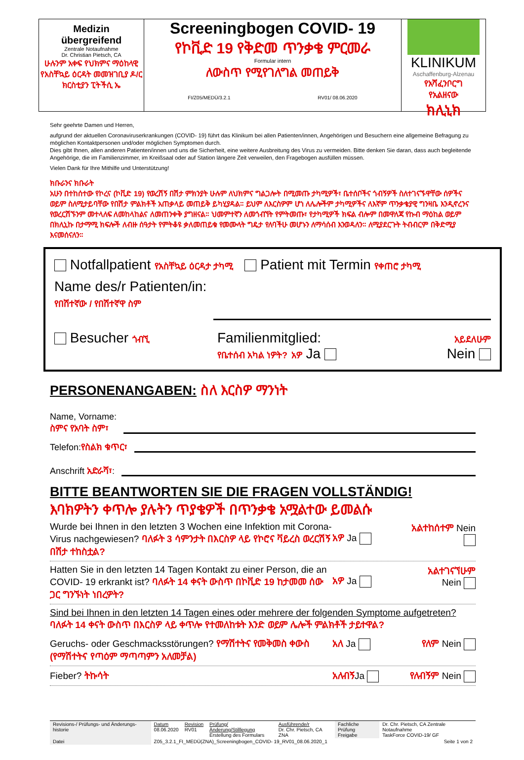Medizin
übergreifend
Zentrale Notaufnahme
Dr. Christian Pietsch, CA
ሁሉንም አቀፍ የህክምና ማዕከላዊ የአስቸኳይ ዕርዳት መመዝገቢያ ዶ/ር ክርስቲያን ፒትችሲ ኤ
Screeningbogen COVID- 19
የኮቪድ 19 የቅድመ ጥንቃቄ ምርመራ
Formular intern
ለውስጥ የሚየገለግል መጠይቅ
FI/Z05/MEDÜ/3.2.1 RV01/ 08.06.2020
KLINIKUM
Aschaffenburg-Alzenau
የአሻፈንቦርግ
የአልዘናው
ክሊኒክ
Sehr geehrte Damen und Herren,
aufgrund der aktuellen Coronaviruserkrankungen (COVID- 19) führt das Klinikum bei allen Patienten/innen, Angehörigen und Besuchern eine allgemeine Befragung zu möglichen Kontaktpersonen und/oder möglichen Symptomen durch.
Dies gibt Ihnen, allen anderen Patienten/innen und uns die Sicherheit, eine weitere Ausbreitung des Virus zu vermeiden. Bitte denken Sie daran, dass auch begleitende Angehörige, die im Familienzimmer, im Kreißsaal oder auf Station längere Zeit verweilen, den Fragebogen ausfüllen müssen.
Vielen Dank für Ihre Mithilfe und Unterstützung!
ክቡራንና ክቡራት
አሁን በተከሰተው የኮረና (ኮቪድ 19) የወረሽኝ በሽታ ምክንያት ሁሉም ለህክምና ግልጋሎት በሚመጡ ታካሚዎች፣ ቤተሰቦችና ጎብኝዎች ስለተገናኙዋቸው ሰዎችና ወይም ስለሚታይባቸው የበሽታ ምልክቶች አጠቃላይ መጠይቅ ይካሂያዳል። ይህም ለእርስዎም ሆነ ለሌሎችም ታካሚዎችና ለእኛም ጥንቃቄያዊ ግንዛቤ እንዲኖረንና የወረርሽኙንም መተላለፍ ለመከላከልና ለመጠንቀቅ ያግዘናል። ህመምተኛን ለመጎብኘት የምትመጡ፣ የታካሚዎች ክፍል ብሎም በመዋለጃ የኩብ ማዕከል ወይም በክሊኒኩ በታማሚ ክፍሎች ለብዙ ሰዓታት የምትቆዩ ቃለመጠይቁ የመሙላት ግዴታ የለባችሁ መሆኑን ለማሳሰብ እንወዳለን። ለሚያደርጉት ትብብርም በቅድሚያ እናመሰናለን።
Notfallpatient የአስቸኳይ ዕርዳታ ታካሚ Patient mit Termin የቀጠሮ ታካሚ
Name des/r Patienten/in:
የበሽተኛው / የበሽተኛዋ ስም
Besucher ጎብኚ
Familienmitglied:
የቤተሰብ አካል ነዎት? አዎ Ja
አይደለሁም
Nein
PERSONENANGABEN: ስለ እርስዎ ማንነት
Name, Vorname:
ስምና የአባት ስም፣
Telefon:የስልክ ቁጥር፣
Anschrift አድራሻ፣:
BITTE BEANTWORTEN SIE DIE FRAGEN VOLLSTÄNDIG!
እባክዎትን ቀጥሎ ያሉትን ጥያቄዎች በጥንቃቄ አሟልተው ይመልሱ
Wurde bei Ihnen in den letzten 3 Wochen eine Infektion mit Corona-Virus nachgewiesen? ባለፉት 3 ሳምንታት በእርስዎ ላይ የኮሮና ቫይረስ ወረርሽኝ በሽታ ተከስቷል?
አዎ Ja
አልተከሰተም Nein
Hatten Sie in den letzten 14 Tagen Kontakt zu einer Person, die an COVID- 19 erkrankt ist? ባለፉት 14 ቀናት ውስጥ በኮቪድ 19 ከታመመ ሰው ጋር ግንኙነት ነበረዎት?
አዎ Ja
አልተገናኘሁም
Nein
Sind bei Ihnen in den letzten 14 Tagen eines oder mehrere der folgenden Symptome aufgetreten?
ባለፉት 14 ቀናት ውስጥ በእርስዎ ላይ ቀጥሎ የተመለከቱት እንድ ወይም ሌሎች ምልክቶች ታይተዋል?
Geruchs- oder Geschmacksstörungen? የማሽተትና የመቅመስ ቀውስ (የማሽተትና የጣዕም ማጣጣምን አለመቻል)
አለ Ja የለም Nein
Fieber? ትኩሳት አለብኝJa የለብኝም Nein
| Revisions-/ Prüfungs- und Änderungs-historie | Datum 08.06.2020 | Revision RV01 | Prüfung/Änderung/Stilllegung Erstellung des Formulars | Ausführende/r Dr. Chr. Pietsch, CA ZNA | Fachliche Prüfung Freigabe | Dr. Chr. Pietsch, CA Zentrale Notaufnahme TaskForce COVID-19/ GF |
| Datei | Z05_3.2.1_FI_MEDÜ(ZNA)_Screeningbogen_COVID- 19_RV01_08.06.2020_1 | | | | | Seite 1 von 2 |